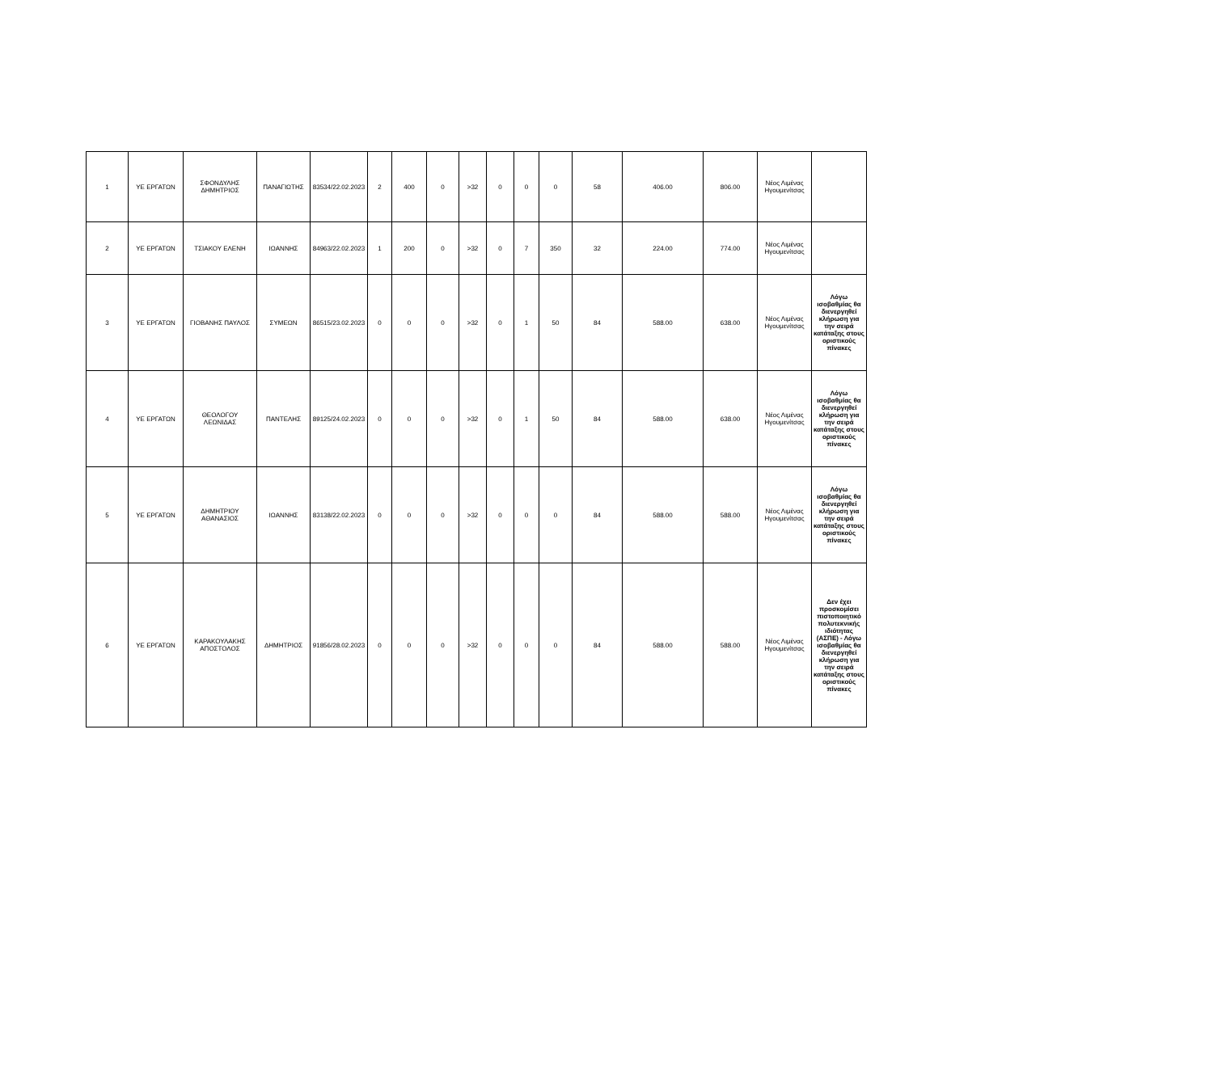| 1 | ΥΕ ΕΡΓΑΤΩΝ | ΣΦΟΝΔΥΛΗΣ ΔΗΜΗΤΡΙΟΣ | ΠΑΝΑΓΙΩΤΗΣ | 83534/22.02.2023 | 2 | 400 | 0 | >32 | 0 | 0 | 0 | 58 | 406.00 | 806.00 | Νέος Λιμένας Ηγουμενίτσας | |
| 2 | ΥΕ ΕΡΓΑΤΩΝ | ΤΣΙΑΚΟΥ ΕΛΕΝΗ | ΙΩΑΝΝΗΣ | 84963/22.02.2023 | 1 | 200 | 0 | >32 | 0 | 7 | 350 | 32 | 224.00 | 774.00 | Νέος Λιμένας Ηγουμενίτσας | |
| 3 | ΥΕ ΕΡΓΑΤΩΝ | ΓΙΟΒΑΝΗΣ ΠΑΥΛΟΣ | ΣΥΜΕΩΝ | 86515/23.02.2023 | 0 | 0 | 0 | >32 | 0 | 1 | 50 | 84 | 588.00 | 638.00 | Νέος Λιμένας Ηγουμενίτσας | Λόγω ισοβαθμίας θα διενεργηθεί κλήρωση για την σειρά κατάταξης στους οριστικούς πίνακες |
| 4 | ΥΕ ΕΡΓΑΤΩΝ | ΘΕΟΛΟΓΟΥ ΛΕΩΝΙΔΑΣ | ΠΑΝΤΕΛΗΣ | 89125/24.02.2023 | 0 | 0 | 0 | >32 | 0 | 1 | 50 | 84 | 588.00 | 638.00 | Νέος Λιμένας Ηγουμενίτσας | Λόγω ισοβαθμίας θα διενεργηθεί κλήρωση για την σειρά κατάταξης στους οριστικούς πίνακες |
| 5 | ΥΕ ΕΡΓΑΤΩΝ | ΔΗΜΗΤΡΙΟΥ ΑΘΑΝΑΣΙΟΣ | ΙΩΑΝΝΗΣ | 83138/22.02.2023 | 0 | 0 | 0 | >32 | 0 | 0 | 0 | 84 | 588.00 | 588.00 | Νέος Λιμένας Ηγουμενίτσας | Λόγω ισοβαθμίας θα διενεργηθεί κλήρωση για την σειρά κατάταξης στους οριστικούς πίνακες |
| 6 | ΥΕ ΕΡΓΑΤΩΝ | ΚΑΡΑΚΟΥΛΑΚΗΣ ΑΠΟΣΤΟΛΟΣ | ΔΗΜΗΤΡΙΟΣ | 91856/28.02.2023 | 0 | 0 | 0 | >32 | 0 | 0 | 0 | 84 | 588.00 | 588.00 | Νέος Λιμένας Ηγουμενίτσας | Δεν έχει προσκομίσει πιστοποιητικό πολυτεκνικής ιδιότητας (ΑΣΠΕ) - Λόγω ισοβαθμίας θα διενεργηθεί κλήρωση για την σειρά κατάταξης στους οριστικούς πίνακες |